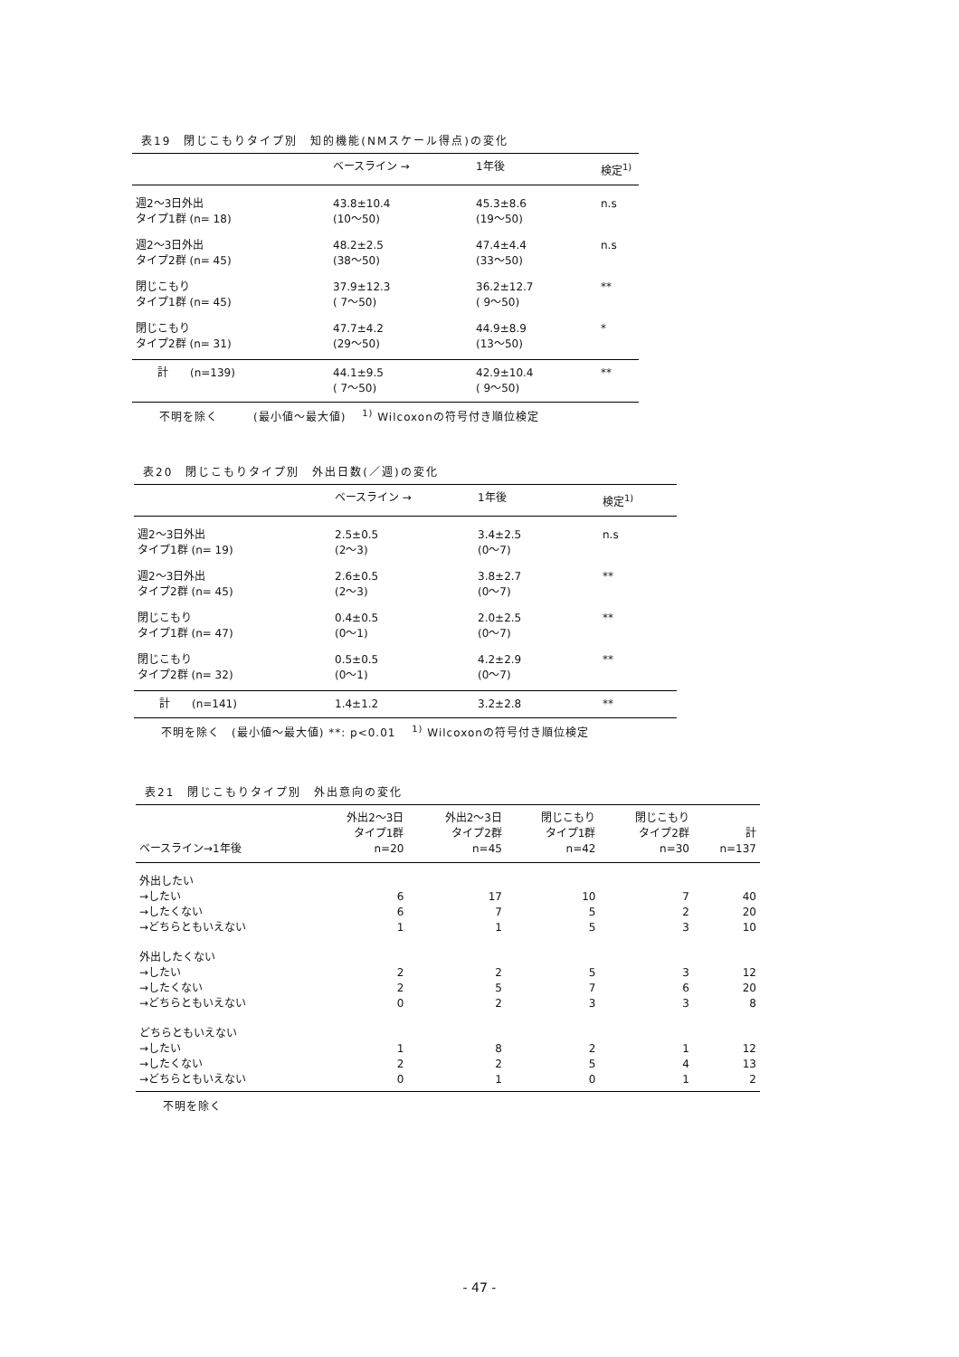表19　閉じこもりタイプ別　知的機能(NMスケール得点)の変化
| | ベースライン → | 1年後 | 検定<sup>1)</sup> |
| --- | --- | --- | --- |
| 週2～3日外出 タイプ1群 (n= 18) | 43.8±10.4 (10～50) | 45.3±8.6 (19～50) | n.s |
| 週2～3日外出 タイプ2群 (n= 45) | 48.2±2.5 (38～50) | 47.4±4.4 (33～50) | n.s |
| 閉じこもり タイプ1群 (n= 45) | 37.9±12.3 ( 7～50) | 36.2±12.7 ( 9～50) | ** |
| 閉じこもり タイプ2群 (n= 31) | 47.7±4.2 (29～50) | 44.9±8.9 (13～50) | * |
| 計 (n=139) | 44.1±9.5 ( 7～50) | 42.9±10.4 ( 9～50) | ** |
不明を除く　　　(最小値～最大値)　 <sup>1)</sup> Wilcoxonの符号付き順位検定
表20　閉じこもりタイプ別　外出日数(／週)の変化
| | ベースライン → | 1年後 | 検定<sup>1)</sup> |
| --- | --- | --- | --- |
| 週2～3日外出 タイプ1群 (n= 19) | 2.5±0.5 (2～3) | 3.4±2.5 (0～7) | n.s |
| 週2～3日外出 タイプ2群 (n= 45) | 2.6±0.5 (2～3) | 3.8±2.7 (0～7) | ** |
| 閉じこもり タイプ1群 (n= 47) | 0.4±0.5 (0～1) | 2.0±2.5 (0～7) | ** |
| 閉じこもり タイプ2群 (n= 32) | 0.5±0.5 (0～1) | 4.2±2.9 (0～7) | ** |
| 計 (n=141) | 1.4±1.2 | 3.2±2.8 | ** |
不明を除く　(最小値～最大値) **: p<0.01　 <sup>1)</sup> Wilcoxonの符号付き順位検定
表21　閉じこもりタイプ別　外出意向の変化
| ベースライン→1年後 | 外出2～3日 タイプ1群 n=20 | 外出2～3日 タイプ2群 n=45 | 閉じこもり タイプ1群 n=42 | 閉じこもり タイプ2群 n=30 | 計 n=137 |
| --- | --- | --- | --- | --- | --- |
| 外出したい | | | | | |
| →したい | 6 | 17 | 10 | 7 | 40 |
| →したくない | 6 | 7 | 5 | 2 | 20 |
| →どちらともいえない | 1 | 1 | 5 | 3 | 10 |
| 外出したくない | | | | | |
| →したい | 2 | 2 | 5 | 3 | 12 |
| →したくない | 2 | 5 | 7 | 6 | 20 |
| →どちらともいえない | 0 | 2 | 3 | 3 | 8 |
| どちらともいえない | | | | | |
| →したい | 1 | 8 | 2 | 1 | 12 |
| →したくない | 2 | 2 | 5 | 4 | 13 |
| →どちらともいえない | 0 | 1 | 0 | 1 | 2 |
不明を除く
- 47 -